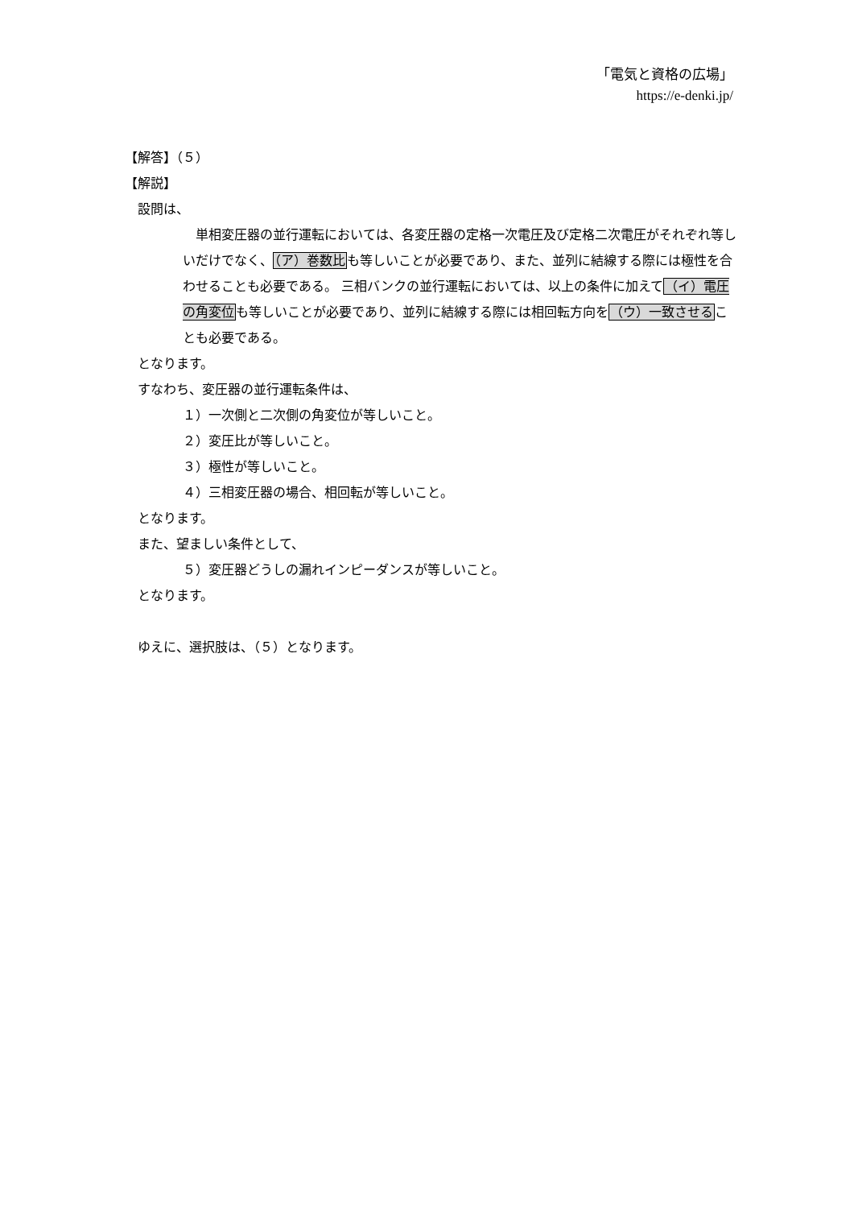「電気と資格の広場」
https://e-denki.jp/
【解答】（５）
【解説】
設問は、
　単相変圧器の並行運転においては、各変圧器の定格一次電圧及び定格二次電圧がそれぞれ等しいだけでなく、（ア）巻数比も等しいことが必要であり、また、並列に結線する際には極性を合わせることも必要である。 三相バンクの並行運転においては、以上の条件に加えて（イ）電圧の角変位も等しいことが必要であり、並列に結線する際には相回転方向を（ウ）一致させることも必要である。
となります。
すなわち、変圧器の並行運転条件は、
１）一次側と二次側の角変位が等しいこと。
２）変圧比が等しいこと。
３）極性が等しいこと。
４）三相変圧器の場合、相回転が等しいこと。
となります。
また、望ましい条件として、
５）変圧器どうしの漏れインピーダンスが等しいこと。
となります。
ゆえに、選択肢は、（５）となります。